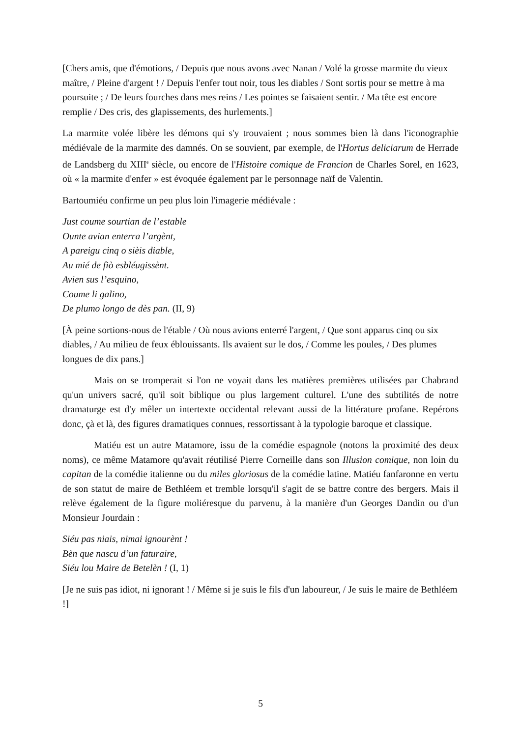[Chers amis, que d'émotions, / Depuis que nous avons avec Nanan / Volé la grosse marmite du vieux maître, / Pleine d'argent ! / Depuis l'enfer tout noir, tous les diables / Sont sortis pour se mettre à ma poursuite ; / De leurs fourches dans mes reins / Les pointes se faisaient sentir. / Ma tête est encore remplie / Des cris, des glapissements, des hurlements.]
La marmite volée libère les démons qui s'y trouvaient ; nous sommes bien là dans l'iconographie médiévale de la marmite des damnés. On se souvient, par exemple, de l'Hortus deliciarum de Herrade de Landsberg du XIII<sup>e</sup> siècle, ou encore de l'Histoire comique de Francion de Charles Sorel, en 1623, où « la marmite d'enfer » est évoquée également par le personnage naïf de Valentin.
Bartoumiéu confirme un peu plus loin l'imagerie médiévale :
Just coume sourtian de l’estable
Ounte avian enterra l’argènt,
A pareigu cinq o sièis diable,
Au mié de fiò esbléugissènt.
Avien sus l’esquino,
Coume li galino,
De plumo longo de dès pan. (II, 9)
[À peine sortions-nous de l'étable / Où nous avions enterré l'argent, / Que sont apparus cinq ou six diables, / Au milieu de feux éblouissants. Ils avaient sur le dos, / Comme les poules, / Des plumes longues de dix pans.]
Mais on se tromperait si l'on ne voyait dans les matières premières utilisées par Chabrand qu'un univers sacré, qu'il soit biblique ou plus largement culturel. L'une des subtilités de notre dramaturge est d'y mêler un intertexte occidental relevant aussi de la littérature profane. Repérons donc, çà et là, des figures dramatiques connues, ressortissant à la typologie baroque et classique.
Matiéu est un autre Matamore, issu de la comédie espagnole (notons la proximité des deux noms), ce même Matamore qu'avait réutilisé Pierre Corneille dans son Illusion comique, non loin du capitan de la comédie italienne ou du miles gloriosus de la comédie latine. Matiéu fanfaronne en vertu de son statut de maire de Bethléem et tremble lorsqu'il s'agit de se battre contre des bergers. Mais il relève également de la figure moliéresque du parvenu, à la manière d'un Georges Dandin ou d'un Monsieur Jourdain :
Siéu pas niais, nimai ignourènt !
Bèn que nascu d’un faturaire,
Siéu lou Maire de Betelèn ! (I, 1)
[Je ne suis pas idiot, ni ignorant ! / Même si je suis le fils d'un laboureur, / Je suis le maire de Bethléem !]
5